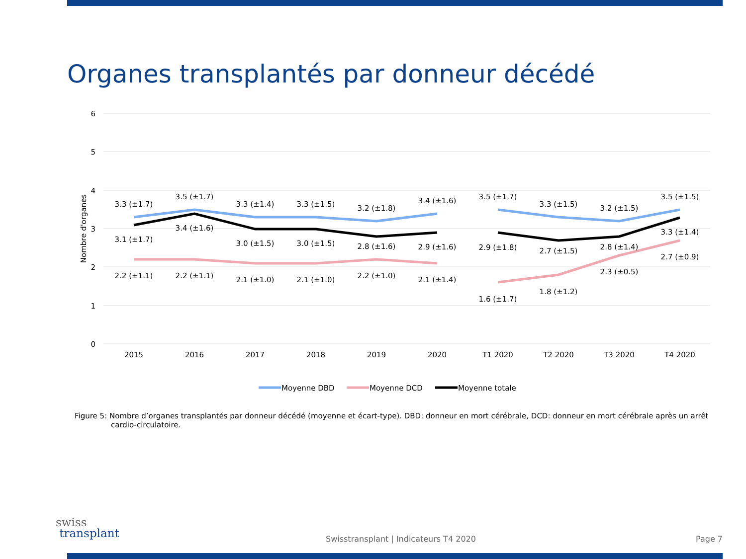Organes transplantés par donneur décédé
6
5
4
3
2
1
0
Nombre d'organes
3.3 (±1.7)
3.5 (±1.7)
3.3 (±1.4)
3.3 (±1.5)
3.2 (±1.8)
3.4 (±1.6)
3.5 (±1.7)
3.3 (±1.5)
3.2 (±1.5)
3.5 (±1.5)
3.1 (±1.7)
3.4 (±1.6)
3.0 (±1.5)
3.0 (±1.5)
2.8 (±1.6)
2.9 (±1.6)
2.9 (±1.8)
2.7 (±1.5)
2.8 (±1.4)
3.3 (±1.4)
2.2 (±1.1)
2.2 (±1.1)
2.1 (±1.0)
2.1 (±1.0)
2.2 (±1.0)
2.1 (±1.4)
1.6 (±1.7)
1.8 (±1.2)
2.3 (±0.5)
2.7 (±0.9)
2015
2016
2017
2018
2019
2020
T1 2020
T2 2020
T3 2020
T4 2020
Moyenne DBD
Moyenne DCD
Moyenne totale
Figure 5: Nombre d’organes transplantés par donneur décédé (moyenne et écart-type). DBD: donneur en mort cérébrale, DCD: donneur en mort cérébrale après un arrêt cardio-circulatoire.
swiss
transplant
Swisstransplant | Indicateurs T4 2020
Page 7